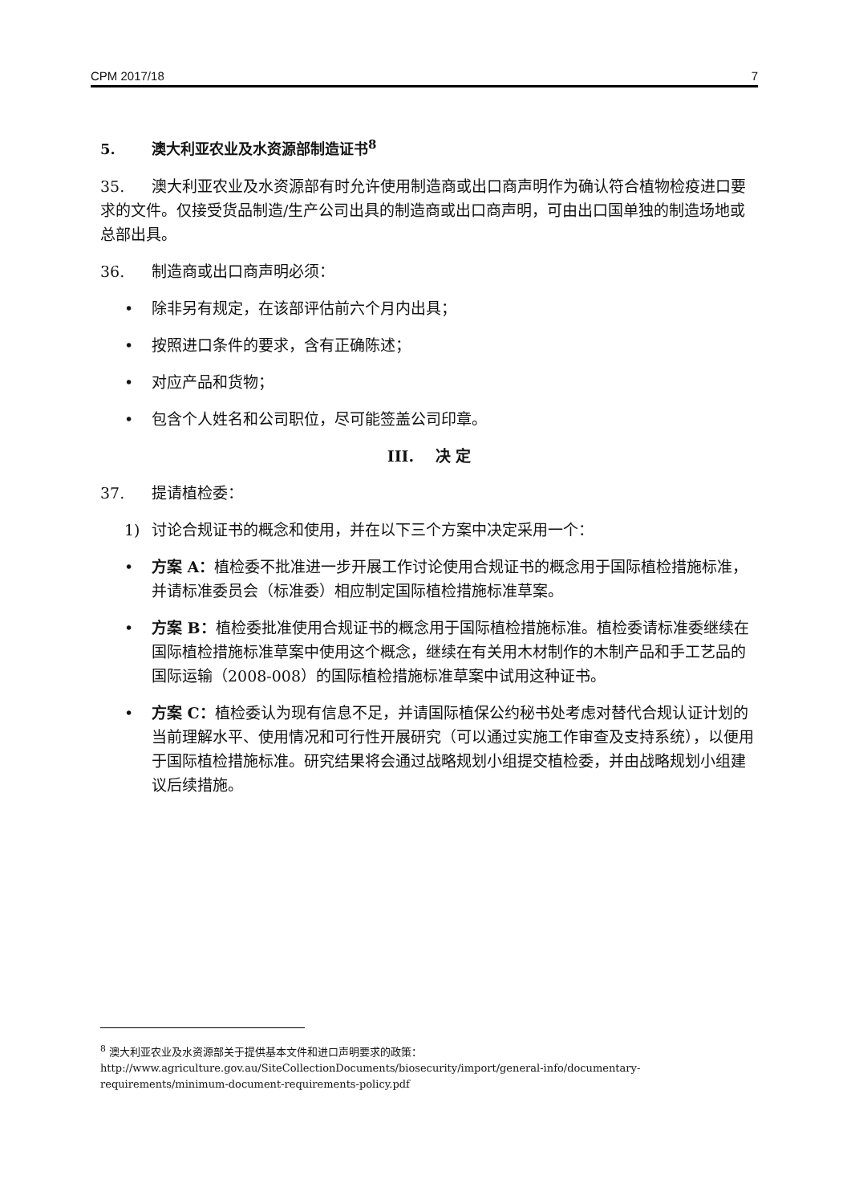CPM 2017/18 7
5. 澳大利亚农业及水资源部制造证书<sup>8</sup>
35. 澳大利亚农业及水资源部有时允许使用制造商或出口商声明作为确认符合植物检疫进口要求的文件。仅接受货品制造/生产公司出具的制造商或出口商声明，可由出口国单独的制造场地或总部出具。
36. 制造商或出口商声明必须：
• 除非另有规定，在该部评估前六个月内出具；
• 按照进口条件的要求，含有正确陈述；
• 对应产品和货物；
• 包含个人姓名和公司职位，尽可能签盖公司印章。
III. 决 定
37. 提请植检委：
1) 讨论合规证书的概念和使用，并在以下三个方案中决定采用一个：
• 方案 A：植检委不批准进一步开展工作讨论使用合规证书的概念用于国际植检措施标准，并请标准委员会（标准委）相应制定国际植检措施标准草案。
• 方案 B：植检委批准使用合规证书的概念用于国际植检措施标准。植检委请标准委继续在国际植检措施标准草案中使用这个概念，继续在有关用木材制作的木制产品和手工艺品的国际运输（2008-008）的国际植检措施标准草案中试用这种证书。
• 方案 C：植检委认为现有信息不足，并请国际植保公约秘书处考虑对替代合规认证计划的当前理解水平、使用情况和可行性开展研究（可以通过实施工作审查及支持系统），以便用于国际植检措施标准。研究结果将会通过战略规划小组提交植检委，并由战略规划小组建议后续措施。
<sup>8</sup> 澳大利亚农业及水资源部关于提供基本文件和进口声明要求的政策：
http://www.agriculture.gov.au/SiteCollectionDocuments/biosecurity/import/general-info/documentary-requirements/minimum-document-requirements-policy.pdf